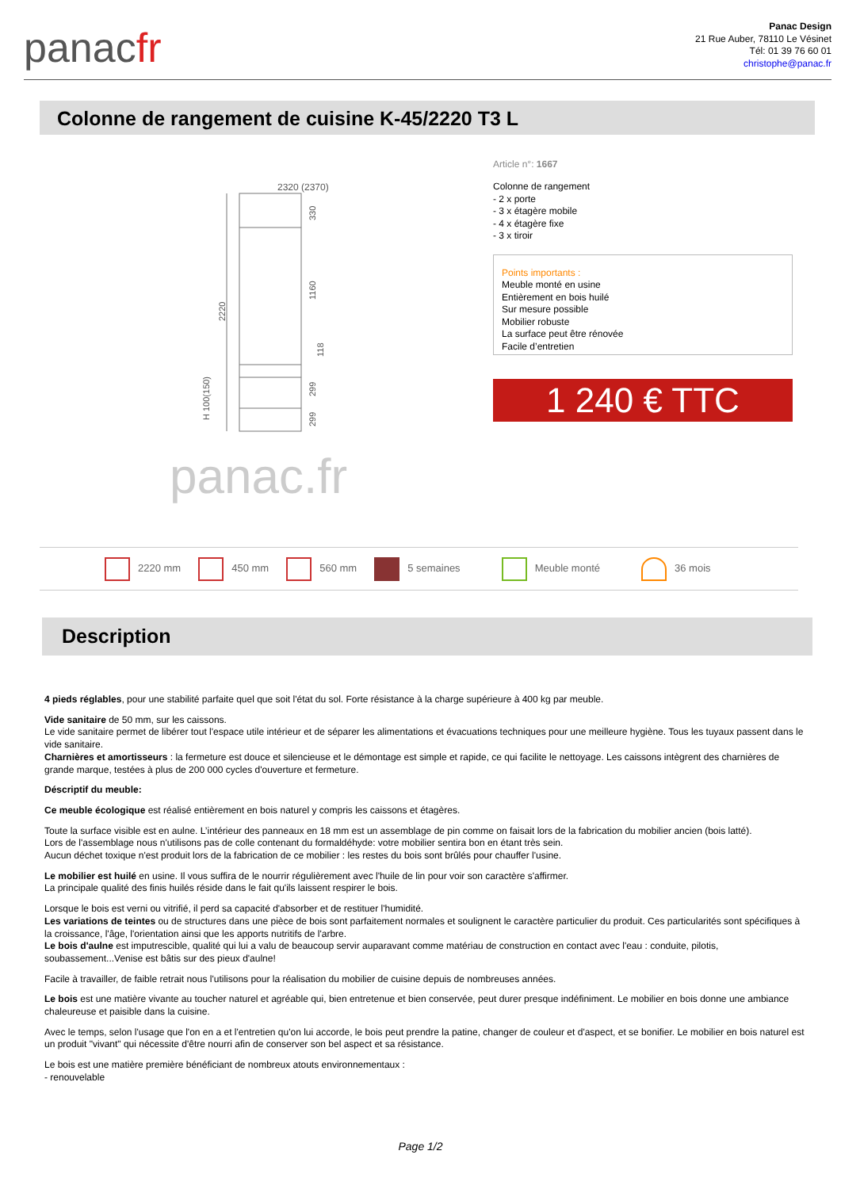panacfr
Panac Design
21 Rue Auber, 78110 Le Vésinet
Tél: 01 39 76 60 01
christophe@panac.fr
Colonne de rangement de cuisine K-45/2220 T3 L
2320 (2370)
2220
330
1160
118
299
299
H 100(150)
panac.fr
Article n°: 1667
Colonne de rangement
- 2 x porte
- 3 x étagère mobile
- 4 x étagère fixe
- 3 x tiroir
Points importants :
Meuble monté en usine
Entièrement en bois huilé
Sur mesure possible
Mobilier robuste
La surface peut être rénovée
Facile d’entretien
1 240 € TTC
2220 mm 450 mm 560 mm 5 semaines Meuble monté 36 mois
Description
4 pieds réglables, pour une stabilité parfaite quel que soit l'état du sol. Forte résistance à la charge supérieure à 400 kg par meuble.
Vide sanitaire de 50 mm, sur les caissons.
Le vide sanitaire permet de libérer tout l'espace utile intérieur et de séparer les alimentations et évacuations techniques pour une meilleure hygiène. Tous les tuyaux passent dans le vide sanitaire.
Charnières et amortisseurs : la fermeture est douce et silencieuse et le démontage est simple et rapide, ce qui facilite le nettoyage. Les caissons intègrent des charnières de grande marque, testées à plus de 200 000 cycles d'ouverture et fermeture.
Déscriptif du meuble:
Ce meuble écologique est réalisé entièrement en bois naturel y compris les caissons et étagères.
Toute la surface visible est en aulne. L’intérieur des panneaux en 18 mm est un assemblage de pin comme on faisait lors de la fabrication du mobilier ancien (bois latté).
Lors de l'assemblage nous n'utilisons pas de colle contenant du formaldéhyde: votre mobilier sentira bon en étant très sein.
Aucun déchet toxique n'est produit lors de la fabrication de ce mobilier : les restes du bois sont brûlés pour chauffer l'usine.
Le mobilier est huilé en usine. Il vous suffira de le nourrir régulièrement avec l'huile de lin pour voir son caractère s'affirmer.
La principale qualité des finis huilés réside dans le fait qu'ils laissent respirer le bois.
Lorsque le bois est verni ou vitrifié, il perd sa capacité d'absorber et de restituer l'humidité.
Les variations de teintes ou de structures dans une pièce de bois sont parfaitement normales et soulignent le caractère particulier du produit. Ces particularités sont spécifiques à la croissance, l'âge, l'orientation ainsi que les apports nutritifs de l'arbre.
Le bois d'aulne est imputrescible, qualité qui lui a valu de beaucoup servir auparavant comme matériau de construction en contact avec l'eau : conduite, pilotis, soubassement...Venise est bâtis sur des pieux d'aulne!
Facile à travailler, de faible retrait nous l'utilisons pour la réalisation du mobilier de cuisine depuis de nombreuses années.
Le bois est une matière vivante au toucher naturel et agréable qui, bien entretenue et bien conservée, peut durer presque indéfiniment. Le mobilier en bois donne une ambiance chaleureuse et paisible dans la cuisine.
Avec le temps, selon l'usage que l'on en a et l'entretien qu'on lui accorde, le bois peut prendre la patine, changer de couleur et d'aspect, et se bonifier. Le mobilier en bois naturel est un produit "vivant" qui nécessite d'être nourri afin de conserver son bel aspect et sa résistance.
Le bois est une matière première bénéficiant de nombreux atouts environnementaux :
- renouvelable
Page 1/2